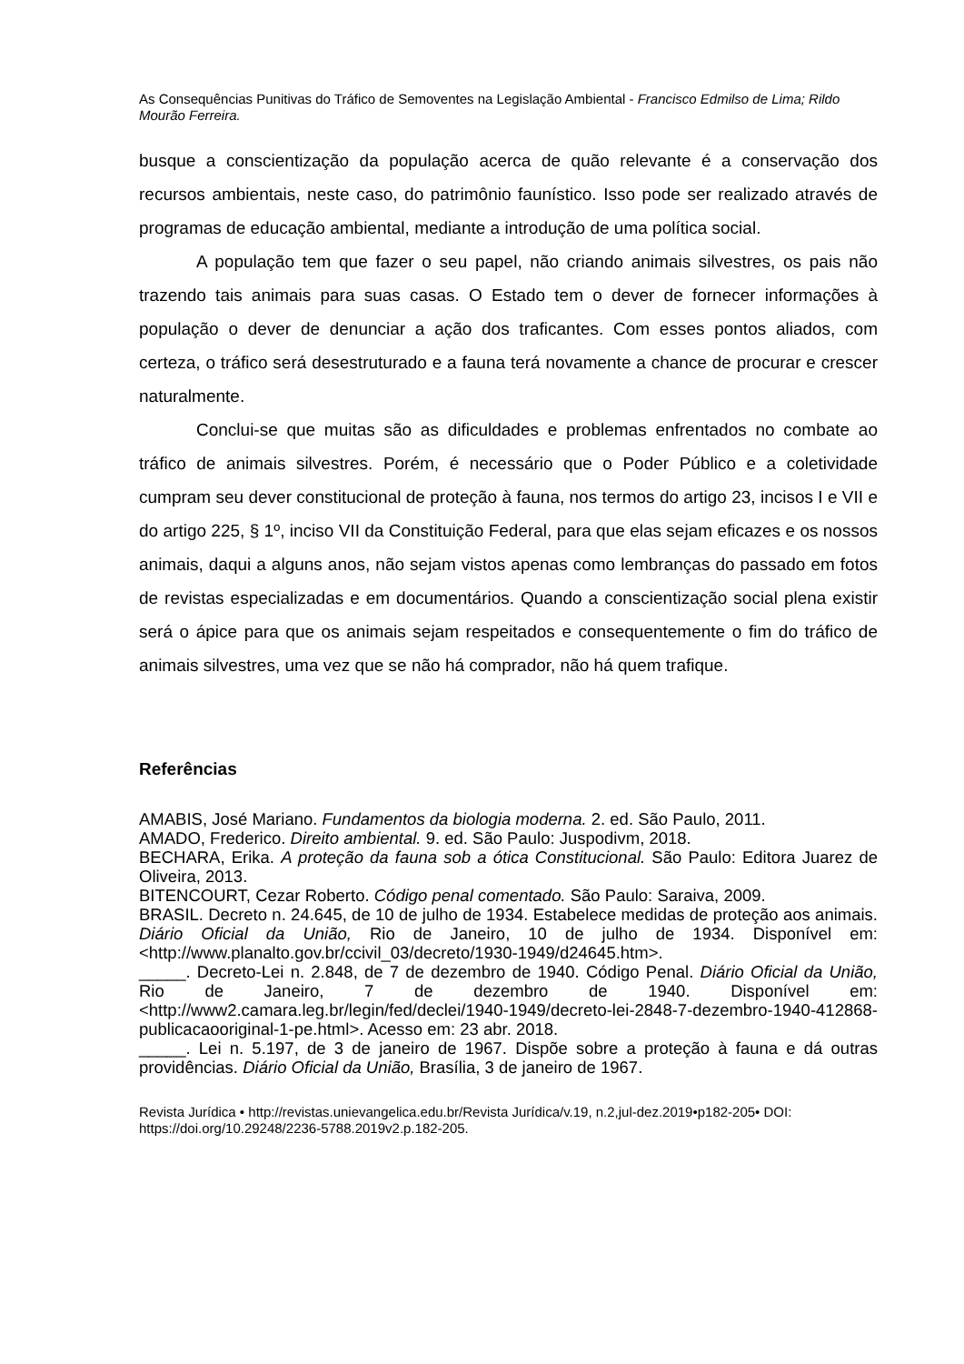As Consequências Punitivas do Tráfico de Semoventes na Legislação Ambiental - Francisco Edmilso de Lima; Rildo Mourão Ferreira.
busque a conscientização da população acerca de quão relevante é a conservação dos recursos ambientais, neste caso, do patrimônio faunístico. Isso pode ser realizado através de programas de educação ambiental, mediante a introdução de uma política social.
A população tem que fazer o seu papel, não criando animais silvestres, os pais não trazendo tais animais para suas casas. O Estado tem o dever de fornecer informações à população o dever de denunciar a ação dos traficantes. Com esses pontos aliados, com certeza, o tráfico será desestruturado e a fauna terá novamente a chance de procurar e crescer naturalmente.
Conclui-se que muitas são as dificuldades e problemas enfrentados no combate ao tráfico de animais silvestres. Porém, é necessário que o Poder Público e a coletividade cumpram seu dever constitucional de proteção à fauna, nos termos do artigo 23, incisos I e VII e do artigo 225, § 1º, inciso VII da Constituição Federal, para que elas sejam eficazes e os nossos animais, daqui a alguns anos, não sejam vistos apenas como lembranças do passado em fotos de revistas especializadas e em documentários. Quando a conscientização social plena existir será o ápice para que os animais sejam respeitados e consequentemente o fim do tráfico de animais silvestres, uma vez que se não há comprador, não há quem trafique.
Referências
AMABIS, José Mariano. Fundamentos da biologia moderna. 2. ed. São Paulo, 2011.
AMADO, Frederico. Direito ambiental. 9. ed. São Paulo: Juspodivm, 2018.
BECHARA, Erika. A proteção da fauna sob a ótica Constitucional. São Paulo: Editora Juarez de Oliveira, 2013.
BITENCOURT, Cezar Roberto. Código penal comentado. São Paulo: Saraiva, 2009.
BRASIL. Decreto n. 24.645, de 10 de julho de 1934. Estabelece medidas de proteção aos animais. Diário Oficial da União, Rio de Janeiro, 10 de julho de 1934. Disponível em: <http://www.planalto.gov.br/ccivil_03/decreto/1930-1949/d24645.htm>.
_____. Decreto-Lei n. 2.848, de 7 de dezembro de 1940. Código Penal. Diário Oficial da União, Rio de Janeiro, 7 de dezembro de 1940. Disponível em: <http://www2.camara.leg.br/legin/fed/declei/1940-1949/decreto-lei-2848-7-dezembro-1940-412868-publicacaooriginal-1-pe.html>. Acesso em: 23 abr. 2018.
_____. Lei n. 5.197, de 3 de janeiro de 1967. Dispõe sobre a proteção à fauna e dá outras providências. Diário Oficial da União, Brasília, 3 de janeiro de 1967.
Revista Jurídica • http://revistas.unievangelica.edu.br/Revista Jurídica/v.19, n.2,jul-dez.2019•p182-205• DOI: https://doi.org/10.29248/2236-5788.2019v2.p.182-205.